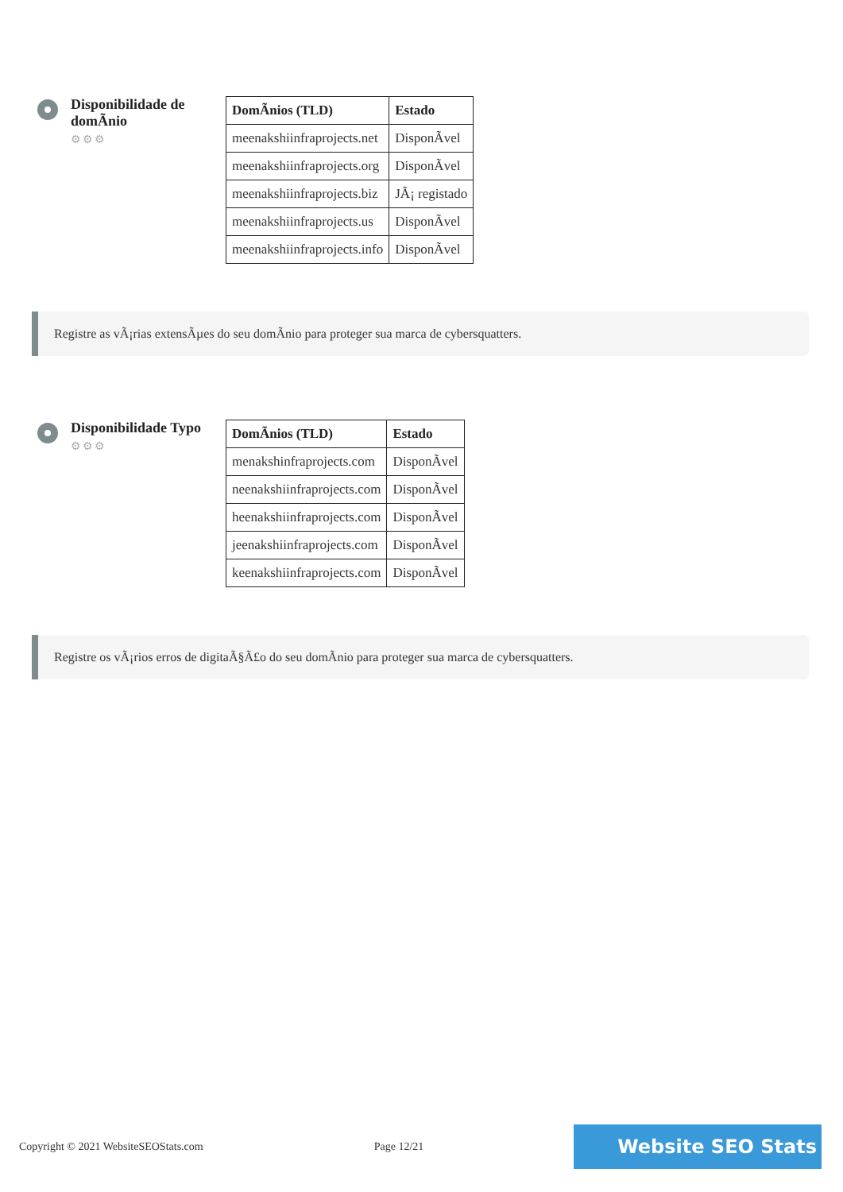Disponibilidade de domÃnio
⚙⚙⚙
| DomÃnios (TLD) | Estado |
| --- | --- |
| meenakshiinfraprojects.net | DisponÃvel |
| meenakshiinfraprojects.org | DisponÃvel |
| meenakshiinfraprojects.biz | JÃ¡ registado |
| meenakshiinfraprojects.us | DisponÃvel |
| meenakshiinfraprojects.info | DisponÃvel |
Registre as vÃ¡rias extensÃµes do seu domÃnio para proteger sua marca de cybersquatters.
Disponibilidade Typo
⚙⚙⚙
| DomÃnios (TLD) | Estado |
| --- | --- |
| menakshinfraprojects.com | DisponÃvel |
| neenakshiinfraprojects.com | DisponÃvel |
| heenakshiinfraprojects.com | DisponÃvel |
| jeenakshiinfraprojects.com | DisponÃvel |
| keenakshiinfraprojects.com | DisponÃvel |
Registre os vÃ¡rios erros de digitaÃ§Ã£o do seu domÃnio para proteger sua marca de cybersquatters.
Copyright © 2021 WebsiteSEOStats.com Page 12/21 Website SEO Stats